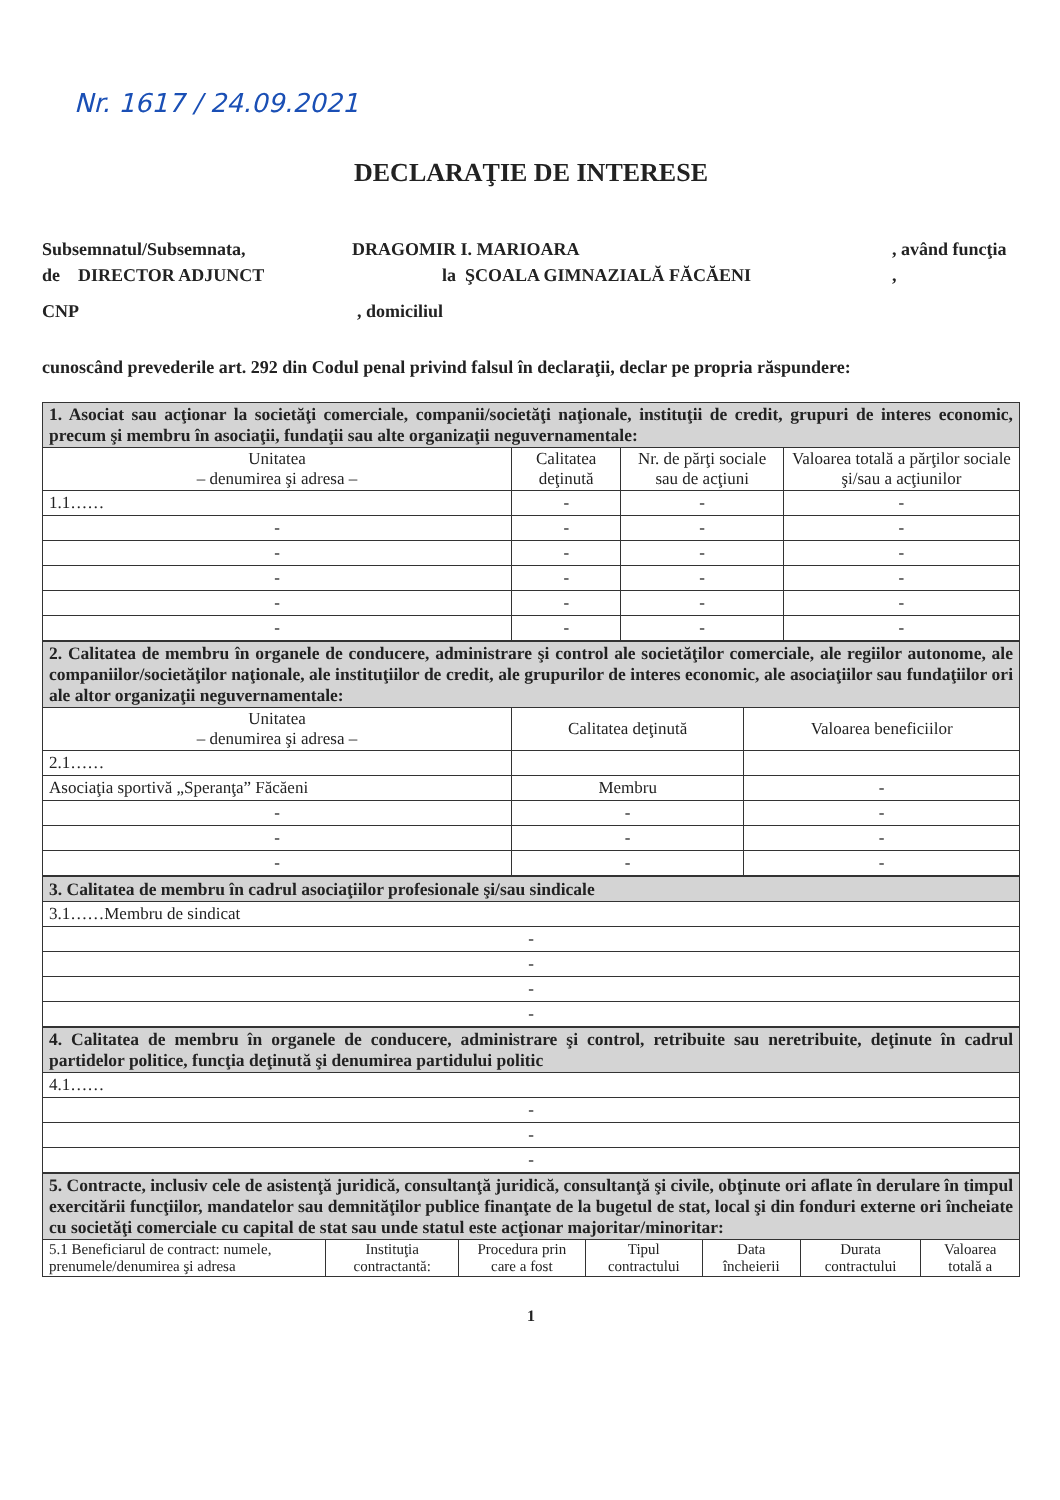Nr. 1617 / 24.09.2021
DECLARAŢIE DE INTERESE
Subsemnatul/Subsemnata, DRAGOMIR I. MARIOARA, având funcţia
de DIRECTOR ADJUNCT la ŞCOALA GIMNAZIALĂ FĂCĂENI,
CNP, domiciliul
cunoscând prevederile art. 292 din Codul penal privind falsul în declaraţii, declar pe propria răspundere:
| 1. Asociat sau acţionar la societăţi comerciale, companii/societăţi naţionale, instituţii de credit, grupuri de interes economic, precum şi membru în asociaţii, fundaţii sau alte organizaţii neguvernamentale: | | | |
| Unitatea – denumirea şi adresa – | Calitatea deţinută | Nr. de părţi sociale sau de acţiuni | Valoarea totală a părţilor sociale şi/sau a acţiunilor |
| 1.1…… | - | - | - |
| - | - | - | - |
| - | - | - | - |
| - | - | - | - |
| - | - | - | - |
| - | - | - | - |
| 2. Calitatea de membru în organele de conducere, administrare şi control ale societăţilor comerciale, ale regiilor autonome, ale companiilor/societăţilor naţionale, ale instituţiilor de credit, ale grupurilor de interes economic, ale asociaţiilor sau fundaţiilor ori ale altor organizaţii neguvernamentale: | | |
| Unitatea – denumirea şi adresa – | Calitatea deţinută | Valoarea beneficiilor |
| 2.1…… | | |
| Asociaţia sportivă „Speranţa” Făcăeni | Membru | - |
| - | - | - |
| - | - | - |
| - | - | - |
| 3. Calitatea de membru în cadrul asociaţiilor profesionale şi/sau sindicale |
| 3.1……Membru de sindicat |
| - |
| - |
| - |
| - |
| 4. Calitatea de membru în organele de conducere, administrare şi control, retribuite sau neretribuite, deţinute în cadrul partidelor politice, funcţia deţinută şi denumirea partidului politic |
| 4.1…… |
| - |
| - |
| - |
| 5. Contracte, inclusiv cele de asistenţă juridică, consultanţă juridică, consultanţă şi civile, obţinute ori aflate în derulare în timpul exercitării funcţiilor, mandatelor sau demnităţilor publice finanţate de la bugetul de stat, local şi din fonduri externe ori încheiate cu societăţi comerciale cu capital de stat sau unde statul este acţionar majoritar/minoritar: | | | | | | |
| 5.1 Beneficiarul de contract: numele, prenumele/denumirea şi adresa | Instituţia contractantă: | Procedura prin care a fost | Tipul contractului | Data încheierii | Durata contractului | Valoarea totală a |
1